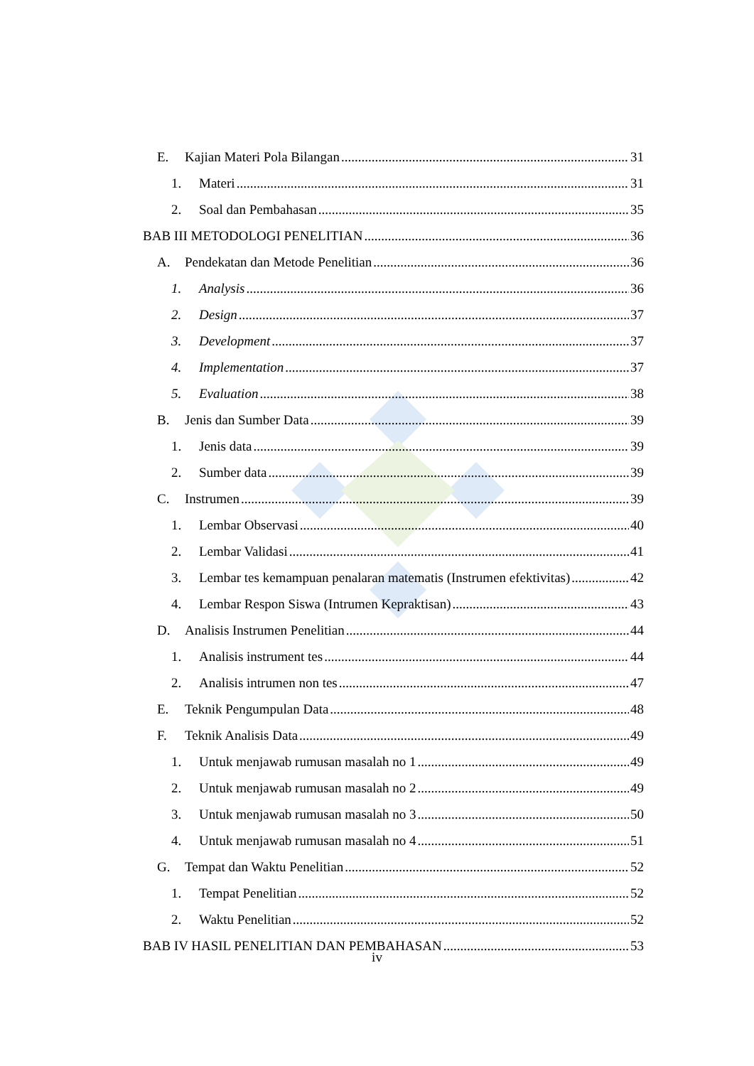E. Kajian Materi Pola Bilangan 31
1. Materi 31
2. Soal dan Pembahasan 35
BAB III METODOLOGI PENELITIAN 36
A. Pendekatan dan Metode Penelitian 36
1. Analysis 36
2. Design 37
3. Development 37
4. Implementation 37
5. Evaluation 38
B. Jenis dan Sumber Data 39
1. Jenis data 39
2. Sumber data 39
C. Instrumen 39
1. Lembar Observasi 40
2. Lembar Validasi 41
3. Lembar tes kemampuan penalaran matematis (Instrumen efektivitas) 42
4. Lembar Respon Siswa (Intrumen Kepraktisan) 43
D. Analisis Instrumen Penelitian 44
1. Analisis instrument tes 44
2. Analisis intrumen non tes 47
E. Teknik Pengumpulan Data 48
F. Teknik Analisis Data 49
1. Untuk menjawab rumusan masalah no 1 49
2. Untuk menjawab rumusan masalah no 2 49
3. Untuk menjawab rumusan masalah no 3 50
4. Untuk menjawab rumusan masalah no 4 51
G. Tempat dan Waktu Penelitian 52
1. Tempat Penelitian 52
2. Waktu Penelitian 52
BAB IV HASIL PENELITIAN DAN PEMBAHASAN 53
iv